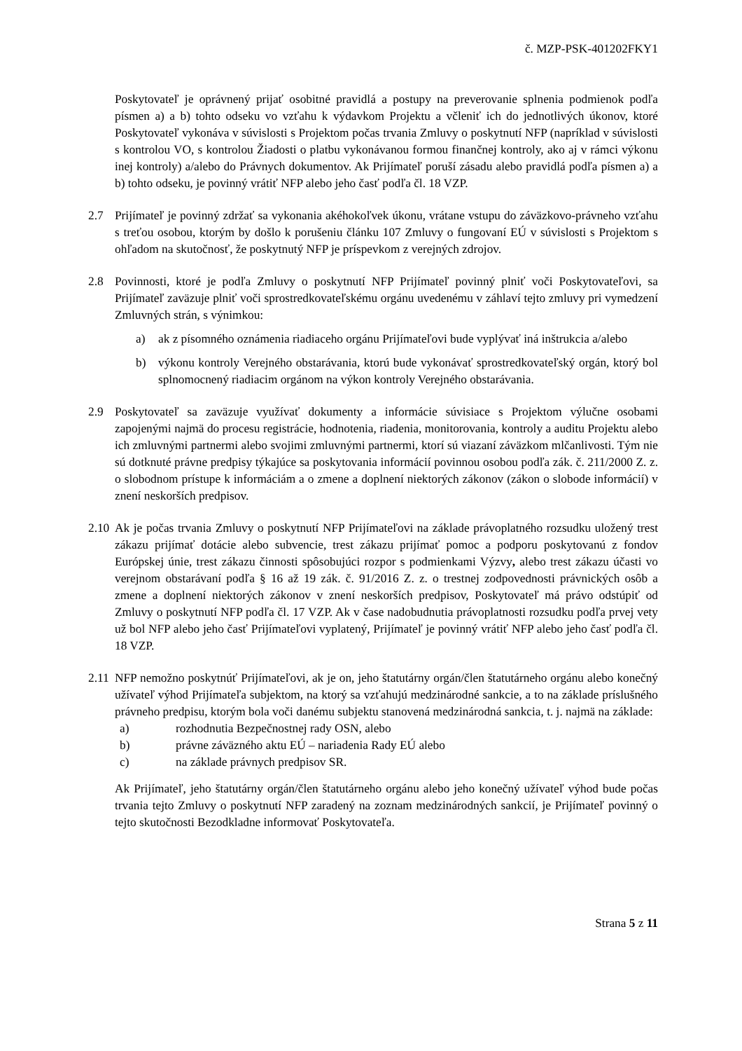č. MZP-PSK-401202FKY1
Poskytovateľ je oprávnený prijať osobitné pravidlá a postupy na preverovanie splnenia podmienok podľa písmen a) a b) tohto odseku vo vzťahu k výdavkom Projektu a včleniť ich do jednotlivých úkonov, ktoré Poskytovateľ vykonáva v súvislosti s Projektom počas trvania Zmluvy o poskytnutí NFP (napríklad v súvislosti s kontrolou VO, s kontrolou Žiadosti o platbu vykonávanou formou finančnej kontroly, ako aj v rámci výkonu inej kontroly) a/alebo do Právnych dokumentov. Ak Prijímateľ poruší zásadu alebo pravidlá podľa písmen a) a b) tohto odseku, je povinný vrátiť NFP alebo jeho časť podľa čl. 18 VZP.
2.7 Prijímateľ je povinný zdržať sa vykonania akéhokoľvek úkonu, vrátane vstupu do záväzkovo-právneho vzťahu s treťou osobou, ktorým by došlo k porušeniu článku 107 Zmluvy o fungovaní EÚ v súvislosti s Projektom s ohľadom na skutočnosť, že poskytnutý NFP je príspevkom z verejných zdrojov.
2.8 Povinnosti, ktoré je podľa Zmluvy o poskytnutí NFP Prijímateľ povinný plniť voči Poskytovateľovi, sa Prijímateľ zaväzuje plniť voči sprostredkovateľskému orgánu uvedenému v záhlaví tejto zmluvy pri vymedzení Zmluvných strán, s výnimkou:
a) ak z písomného oznámenia riadiaceho orgánu Prijímateľovi bude vyplývať iná inštrukcia a/alebo
b) výkonu kontroly Verejného obstarávania, ktorú bude vykonávať sprostredkovateľský orgán, ktorý bol splnomocnený riadiacim orgánom na výkon kontroly Verejného obstarávania.
2.9 Poskytovateľ sa zaväzuje využívať dokumenty a informácie súvisiace s Projektom výlučne osobami zapojenými najmä do procesu registrácie, hodnotenia, riadenia, monitorovania, kontroly a auditu Projektu alebo ich zmluvnými partnermi alebo svojimi zmluvnými partnermi, ktorí sú viazaní záväzkom mlčanlivosti. Tým nie sú dotknuté právne predpisy týkajúce sa poskytovania informácií povinnou osobou podľa zák. č. 211/2000 Z. z. o slobodnom prístupe k informáciám a o zmene a doplnení niektorých zákonov (zákon o slobode informácií) v znení neskorších predpisov.
2.10
Ak je počas trvania Zmluvy o poskytnutí NFP Prijímateľovi na základe právoplatného rozsudku uložený trest zákazu prijímať dotácie alebo subvencie, trest zákazu prijímať pomoc a podporu poskytovanú z fondov Európskej únie, trest zákazu činnosti spôsobujúci rozpor s podmienkami Výzvy, alebo trest zákazu účasti vo verejnom obstarávaní podľa § 16 až 19 zák. č. 91/2016 Z. z. o trestnej zodpovednosti právnických osôb a zmene a doplnení niektorých zákonov v znení neskorších predpisov, Poskytovateľ má právo odstúpiť od Zmluvy o poskytnutí NFP podľa čl. 17 VZP. Ak v čase nadobudnutia právoplatnosti rozsudku podľa prvej vety už bol NFP alebo jeho časť Prijímateľovi vyplatený, Prijímateľ je povinný vrátiť NFP alebo jeho časť podľa čl. 18 VZP.
2.11
NFP nemožno poskytnúť Prijímateľovi, ak je on, jeho štatutárny orgán/člen štatutárneho orgánu alebo konečný užívateľ výhod Prijímateľa subjektom, na ktorý sa vzťahujú medzinárodné sankcie, a to na základe príslušného právneho predpisu, ktorým bola voči danému subjektu stanovená medzinárodná sankcia, t. j. najmä na základe:
a) rozhodnutia Bezpečnostnej rady OSN, alebo
b) právne záväzného aktu EÚ – nariadenia Rady EÚ alebo
c) na základe právnych predpisov SR.
Ak Prijímateľ, jeho štatutárny orgán/člen štatutárneho orgánu alebo jeho konečný užívateľ výhod bude počas trvania tejto Zmluvy o poskytnutí NFP zaradený na zoznam medzinárodných sankcií, je Prijímateľ povinný o tejto skutočnosti Bezodkladne informovať Poskytovateľa.
Strana 5 z 11